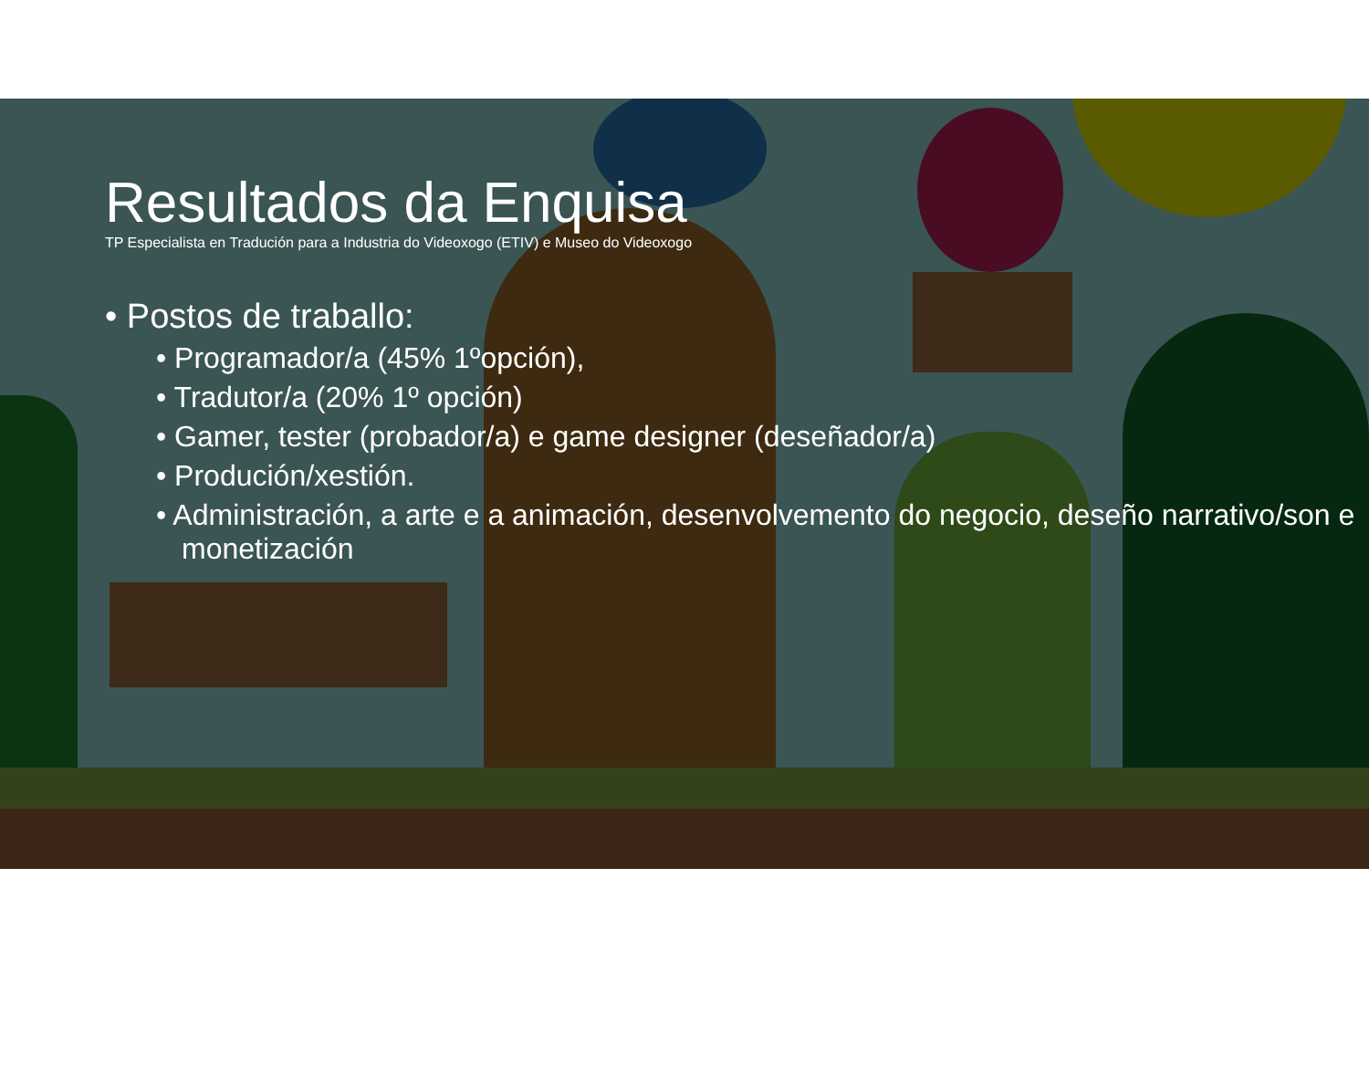Resultados da Enquisa
TP Especialista en Tradución para a Industria do Videoxogo (ETIV) e Museo do Videoxogo
• Postos de traballo:
• Programador/a (45% 1ºopción),
• Tradutor/a (20% 1º opción)
• Gamer, tester (probador/a) e game designer (deseñador/a)
• Produción/xestión.
• Administración, a arte e a animación, desenvolvemento do negocio, deseño narrativo/son e monetización